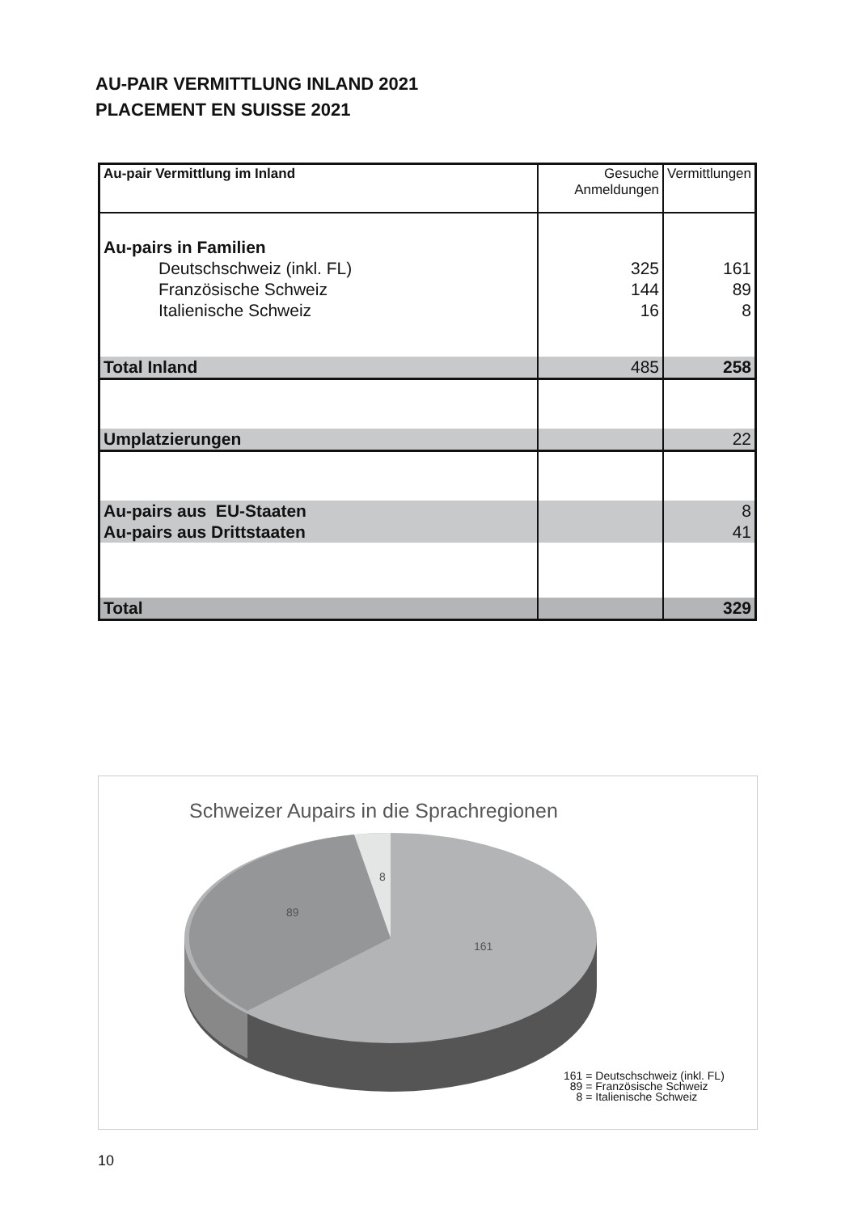AU-PAIR VERMITTLUNG INLAND 2021
PLACEMENT EN SUISSE 2021
| Au-pair Vermittlung im Inland | Gesuche Anmeldungen | Vermittlungen |
| Au-pairs in Familien | | |
| Deutschschweiz (inkl. FL) | 325 | 161 |
| Französische Schweiz | 144 | 89 |
| Italienische Schweiz | 16 | 8 |
| Total Inland | 485 | 258 |
| Umplatzierungen | | 22 |
| Au-pairs aus EU-Staaten | | 8 |
| Au-pairs aus Drittstaaten | | 41 |
| Total | | 329 |
Schweizer Aupairs in die Sprachregionen
89
8
161
161 = Deutschschweiz (inkl. FL)
89 = Französische Schweiz
8 = Italienische Schweiz
10